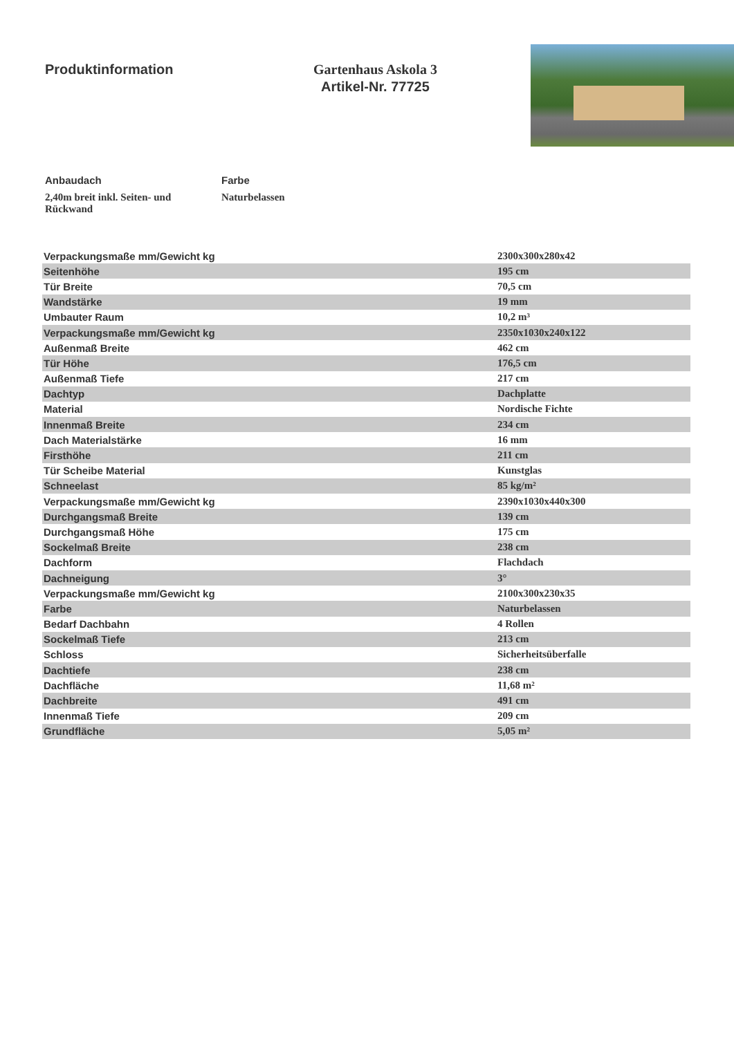Produktinformation Gartenhaus Askola 3
Artikel-Nr. 77725
Anbaudach
2,40m breit inkl. Seiten- und Rückwand
Farbe
Naturbelassen
| Verpackungsmaße mm/Gewicht kg | 2300x300x280x42 |
| Seitenhöhe | 195 cm |
| Tür Breite | 70,5 cm |
| Wandstärke | 19 mm |
| Umbauter Raum | 10,2 m³ |
| Verpackungsmaße mm/Gewicht kg | 2350x1030x240x122 |
| Außenmaß Breite | 462 cm |
| Tür Höhe | 176,5 cm |
| Außenmaß Tiefe | 217 cm |
| Dachtyp | Dachplatte |
| Material | Nordische Fichte |
| Innenmaß Breite | 234 cm |
| Dach Materialstärke | 16 mm |
| Firsthöhe | 211 cm |
| Tür Scheibe Material | Kunstglas |
| Schneelast | 85 kg/m² |
| Verpackungsmaße mm/Gewicht kg | 2390x1030x440x300 |
| Durchgangsmaß Breite | 139 cm |
| Durchgangsmaß Höhe | 175 cm |
| Sockelmaß Breite | 238 cm |
| Dachform | Flachdach |
| Dachneigung | 3° |
| Verpackungsmaße mm/Gewicht kg | 2100x300x230x35 |
| Farbe | Naturbelassen |
| Bedarf Dachbahn | 4 Rollen |
| Sockelmaß Tiefe | 213 cm |
| Schloss | Sicherheitsüberfalle |
| Dachtiefe | 238 cm |
| Dachfläche | 11,68 m² |
| Dachbreite | 491 cm |
| Innenmaß Tiefe | 209 cm |
| Grundfläche | 5,05 m² |